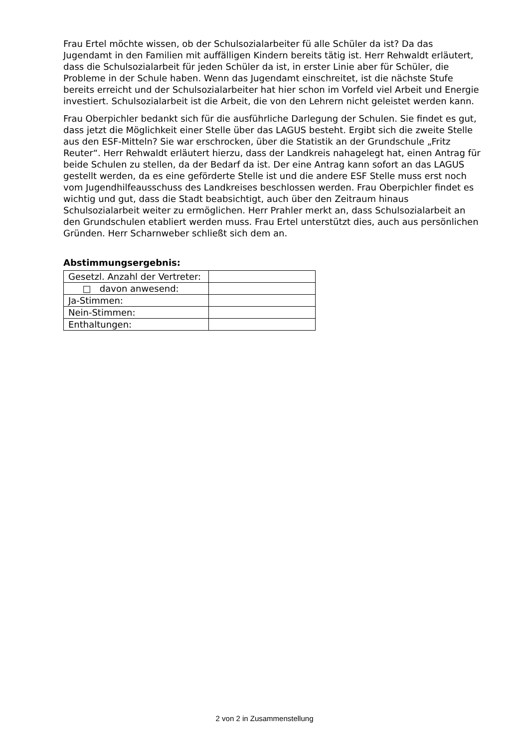Frau Ertel möchte wissen, ob der Schulsozialarbeiter fü alle Schüler da ist? Da das Jugendamt in den Familien mit auffälligen Kindern bereits tätig ist. Herr Rehwaldt erläutert, dass die Schulsozialarbeit für jeden Schüler da ist, in erster Linie aber für Schüler, die Probleme in der Schule haben. Wenn das Jugendamt einschreitet, ist die nächste Stufe bereits erreicht und der Schulsozialarbeiter hat hier schon im Vorfeld viel Arbeit und Energie investiert. Schulsozialarbeit ist die Arbeit, die von den Lehrern nicht geleistet werden kann.
Frau Oberpichler bedankt sich für die ausführliche Darlegung der Schulen. Sie findet es gut, dass jetzt die Möglichkeit einer Stelle über das LAGUS besteht. Ergibt sich die zweite Stelle aus den ESF-Mitteln? Sie war erschrocken, über die Statistik an der Grundschule „Fritz Reuter“. Herr Rehwaldt erläutert hierzu, dass der Landkreis nahagelegt hat, einen Antrag für beide Schulen zu stellen, da der Bedarf da ist. Der eine Antrag kann sofort an das LAGUS gestellt werden, da es eine geförderte Stelle ist und die andere ESF Stelle muss erst noch vom Jugendhilfeausschuss des Landkreises beschlossen werden. Frau Oberpichler findet es wichtig und gut, dass die Stadt beabsichtigt, auch über den Zeitraum hinaus Schulsozialarbeit weiter zu ermöglichen. Herr Prahler merkt an, dass Schulsozialarbeit an den Grundschulen etabliert werden muss. Frau Ertel unterstützt dies, auch aus persönlichen Gründen. Herr Scharnweber schließt sich dem an.
Abstimmungsergebnis:
| Gesetzl. Anzahl der Vertreter: | |
| □ davon anwesend: | |
| Ja-Stimmen: | |
| Nein-Stimmen: | |
| Enthaltungen: | |
2 von 2 in Zusammenstellung